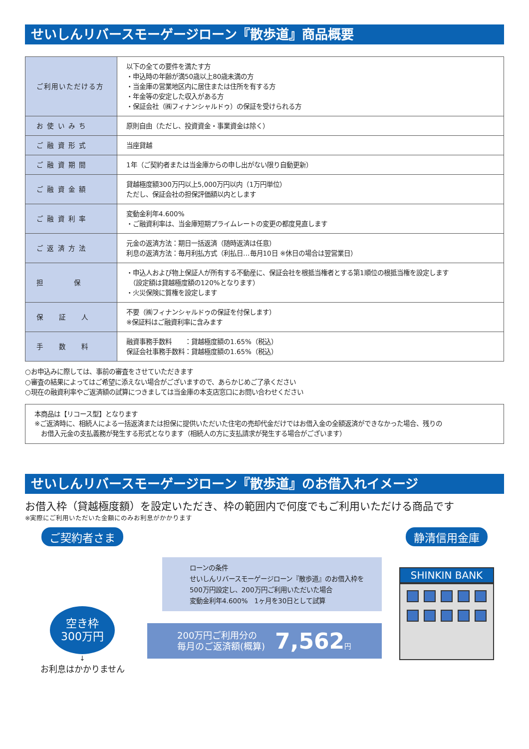せいしんリバースモーゲージローン『散歩道』商品概要
| ご利用いただける方 | 以下の全ての要件を満たす方 ・申込時の年齢が満50歳以上80歳未満の方 ・当金庫の営業地区内に居住または住所を有する方 ・年金等の安定した収入がある方 ・保証会社（㈱フィナンシャルドゥ）の保証を受けられる方 |
| お 使 い み ち | 原則自由（ただし、投資資金・事業資金は除く） |
| ご 融 資 形 式 | 当座貸越 |
| ご 融 資 期 間 | 1年（ご契約者または当金庫からの申し出がない限り自動更新） |
| ご 融 資 金 額 | 貸越極度額300万円以上5,000万円以内（1万円単位） ただし、保証会社の担保評価額以内とします |
| ご 融 資 利 率 | 変動金利年4.600% ・ご融資利率は、当金庫短期プライムレートの変更の都度見直します |
| ご 返 済 方 法 | 元金の返済方法：期日一括返済（随時返済は任意） 利息の返済方法：毎月利払方式（利払日…毎月10日 ※休日の場合は翌営業日） |
| 担 保 | ・申込人および物上保証人が所有する不動産に、保証会社を根抵当権者とする第1順位の根抵当権を設定します （設定額は貸越極度額の120%となります） ・火災保険に質権を設定します |
| 保 証 人 | 不要（㈱フィナンシャルドゥの保証を付保します） ※保証料はご融資利率に含みます |
| 手 数 料 | 融資事務手数料 ：貸越極度額の1.65%（税込） 保証会社事務手数料：貸越極度額の1.65%（税込） |
○お申込みに際しては、事前の審査をさせていただきます
○審査の結果によってはご希望に添えない場合がございますので、あらかじめご了承ください
○現在の融資利率やご返済額の試算につきましては当金庫の本支店窓口にお問い合わせください
本商品は【リコース型】となります
※ご返済時に、相続人による一括返済または担保に提供いただいた住宅の売却代金だけではお借入金の全額返済ができなかった場合、残りの
　お借入元金の支払義務が発生する形式となります（相続人の方に支払請求が発生する場合がございます）
せいしんリバースモーゲージローン『散歩道』のお借入れイメージ
お借入枠（貸越極度額）を設定いただき、枠の範囲内で何度でもご利用いただける商品です
※実際にご利用いただいた金額にのみお利息がかかります
ご契約者さま
空き枠
300万円
↓
お利息はかかりません
ローンの条件
せいしんリバースモーゲージローン『散歩道』のお借入枠を
500万円設定し、200万円ご利用いただいた場合
変動金利年4.600%　1ヶ月を30日として試算
200万円ご利用分の
毎月のご返済額(概算)
7,562円
静清信用金庫
SHINKIN BANK